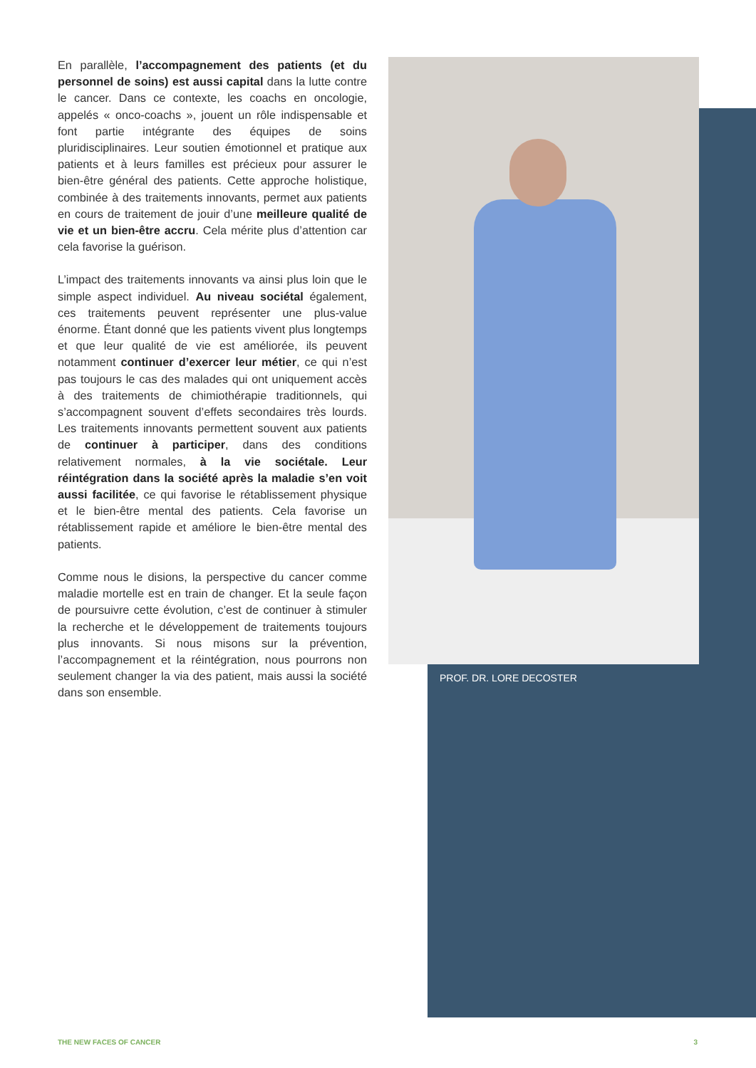En parallèle, l’accompagnement des patients (et du personnel de soins) est aussi capital dans la lutte contre le cancer. Dans ce contexte, les coachs en oncologie, appelés « onco-coachs », jouent un rôle indispensable et font partie intégrante des équipes de soins pluridisciplinaires. Leur soutien émotionnel et pratique aux patients et à leurs familles est précieux pour assurer le bien-être général des patients. Cette approche holistique, combinée à des traitements innovants, permet aux patients en cours de traitement de jouir d’une meilleure qualité de vie et un bien-être accru. Cela mérite plus d’attention car cela favorise la guérison.
L’impact des traitements innovants va ainsi plus loin que le simple aspect individuel. Au niveau sociétal également, ces traitements peuvent représenter une plus-value énorme. Étant donné que les patients vivent plus longtemps et que leur qualité de vie est améliorée, ils peuvent notamment continuer d’exercer leur métier, ce qui n’est pas toujours le cas des malades qui ont uniquement accès à des traitements de chimiothérapie traditionnels, qui s’accompagnent souvent d’effets secondaires très lourds. Les traitements innovants permettent souvent aux patients de continuer à participer, dans des conditions relativement normales, à la vie sociétale. Leur réintégration dans la société après la maladie s’en voit aussi facilitée, ce qui favorise le rétablissement physique et le bien-être mental des patients. Cela favorise un rétablissement rapide et améliore le bien-être mental des patients.
Comme nous le disions, la perspective du cancer comme maladie mortelle est en train de changer. Et la seule façon de poursuivre cette évolution, c’est de continuer à stimuler la recherche et le développement de traitements toujours plus innovants. Si nous misons sur la prévention, l’accompagnement et la réintégration, nous pourrons non seulement changer la via des patient, mais aussi la société dans son ensemble.
PROF. DR. LORE DECOSTER
THE NEW FACES OF CANCER 3